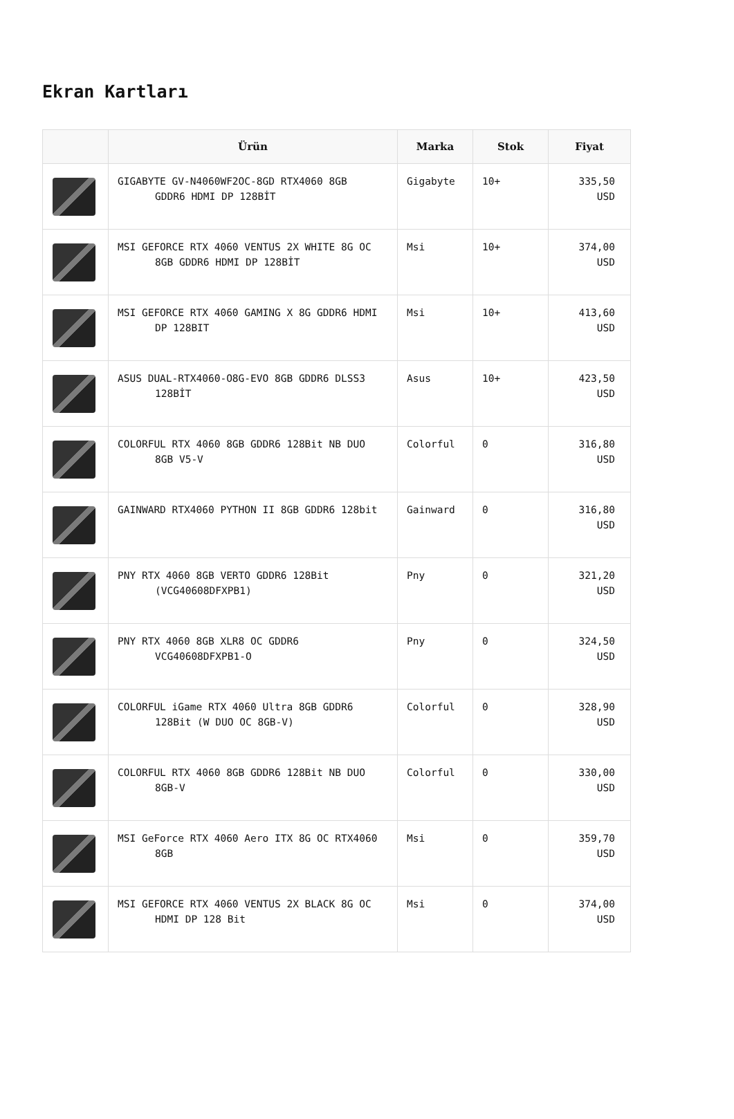Ekran Kartları
| | Ürün | Marka | Stok | Fiyat |
| --- | --- | --- | --- | --- |
| | GIGABYTE GV-N4060WF2OC-8GD RTX4060 8GB GDDR6 HDMI DP 128BİT | Gigabyte | 10+ | 335,50 USD |
| | MSI GEFORCE RTX 4060 VENTUS 2X WHITE 8G OC 8GB GDDR6 HDMI DP 128BİT | Msi | 10+ | 374,00 USD |
| | MSI GEFORCE RTX 4060 GAMING X 8G GDDR6 HDMI DP 128BIT | Msi | 10+ | 413,60 USD |
| | ASUS DUAL-RTX4060-O8G-EVO 8GB GDDR6 DLSS3 128BİT | Asus | 10+ | 423,50 USD |
| | COLORFUL RTX 4060 8GB GDDR6 128Bit NB DUO 8GB V5-V | Colorful | 0 | 316,80 USD |
| | GAINWARD RTX4060 PYTHON II 8GB GDDR6 128bit | Gainward | 0 | 316,80 USD |
| | PNY RTX 4060 8GB VERTO GDDR6 128Bit (VCG40608DFXPB1) | Pny | 0 | 321,20 USD |
| | PNY RTX 4060 8GB XLR8 OC GDDR6 VCG40608DFXPB1-O | Pny | 0 | 324,50 USD |
| | COLORFUL iGame RTX 4060 Ultra 8GB GDDR6 128Bit (W DUO OC 8GB-V) | Colorful | 0 | 328,90 USD |
| | COLORFUL RTX 4060 8GB GDDR6 128Bit NB DUO 8GB-V | Colorful | 0 | 330,00 USD |
| | MSI GeForce RTX 4060 Aero ITX 8G OC RTX4060 8GB | Msi | 0 | 359,70 USD |
| | MSI GEFORCE RTX 4060 VENTUS 2X BLACK 8G OC HDMI DP 128 Bit | Msi | 0 | 374,00 USD |